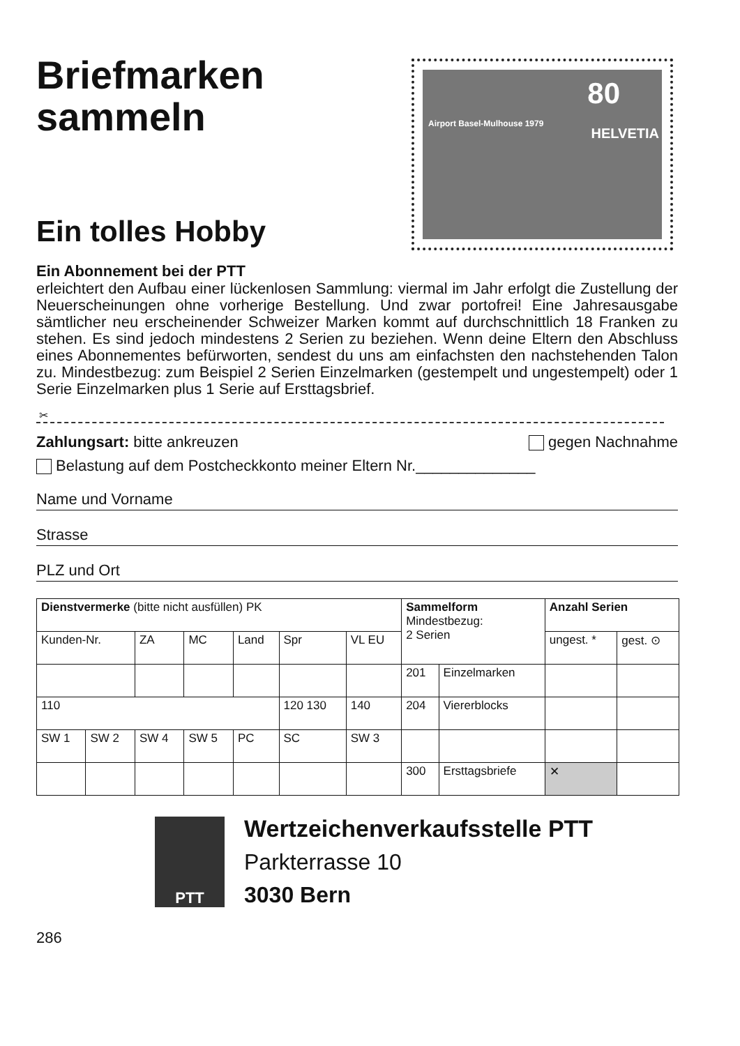Briefmarken
sammeln
Ein tolles Hobby
80
Airport Basel-Mulhouse 1979
HELVETIA
Ein Abonnement bei der PTT
erleichtert den Aufbau einer lückenlosen Sammlung: viermal im Jahr erfolgt die Zustellung der Neuerscheinungen ohne vorherige Bestellung. Und zwar portofrei! Eine Jahresausgabe sämtlicher neu erscheinender Schweizer Marken kommt auf durchschnittlich 18 Franken zu stehen. Es sind jedoch mindestens 2 Serien zu beziehen. Wenn deine Eltern den Abschluss eines Abonnementes befürworten, sendest du uns am einfachsten den nachstehenden Talon zu. Mindestbezug: zum Beispiel 2 Serien Einzelmarken (gestempelt und ungestempelt) oder 1 Serie Einzelmarken plus 1 Serie auf Ersttagsbrief.
✂
Zahlungsart: bitte ankreuzen gegen Nachnahme
Belastung auf dem Postcheckkonto meiner Eltern Nr.______________
Name und Vorname
Strasse
PLZ und Ort
| Dienstvermerke (bitte nicht ausfüllen) PK | | | | | | | Sammelform Mindestbezug: 2 Serien | | Anzahl Serien | |
| --- | --- | --- | --- | --- | --- | --- | --- | --- | --- | --- |
| Kunden-Nr. | | ZA | MC | Land | Spr | VL EU | | | ungest. * | gest. ⊙ |
| | | | | | | | 201 | Einzelmarken | | |
| 110 | | | | | 120 130 | 140 | 204 | Viererblocks | | |
| SW 1 | SW 2 | SW 4 | SW 5 | PC | SC | SW 3 | | | | |
| | | | | | | | 300 | Ersttagsbriefe | ✕ | |
PTT
Wertzeichenverkaufsstelle PTT
Parkterrasse 10
3030 Bern
286